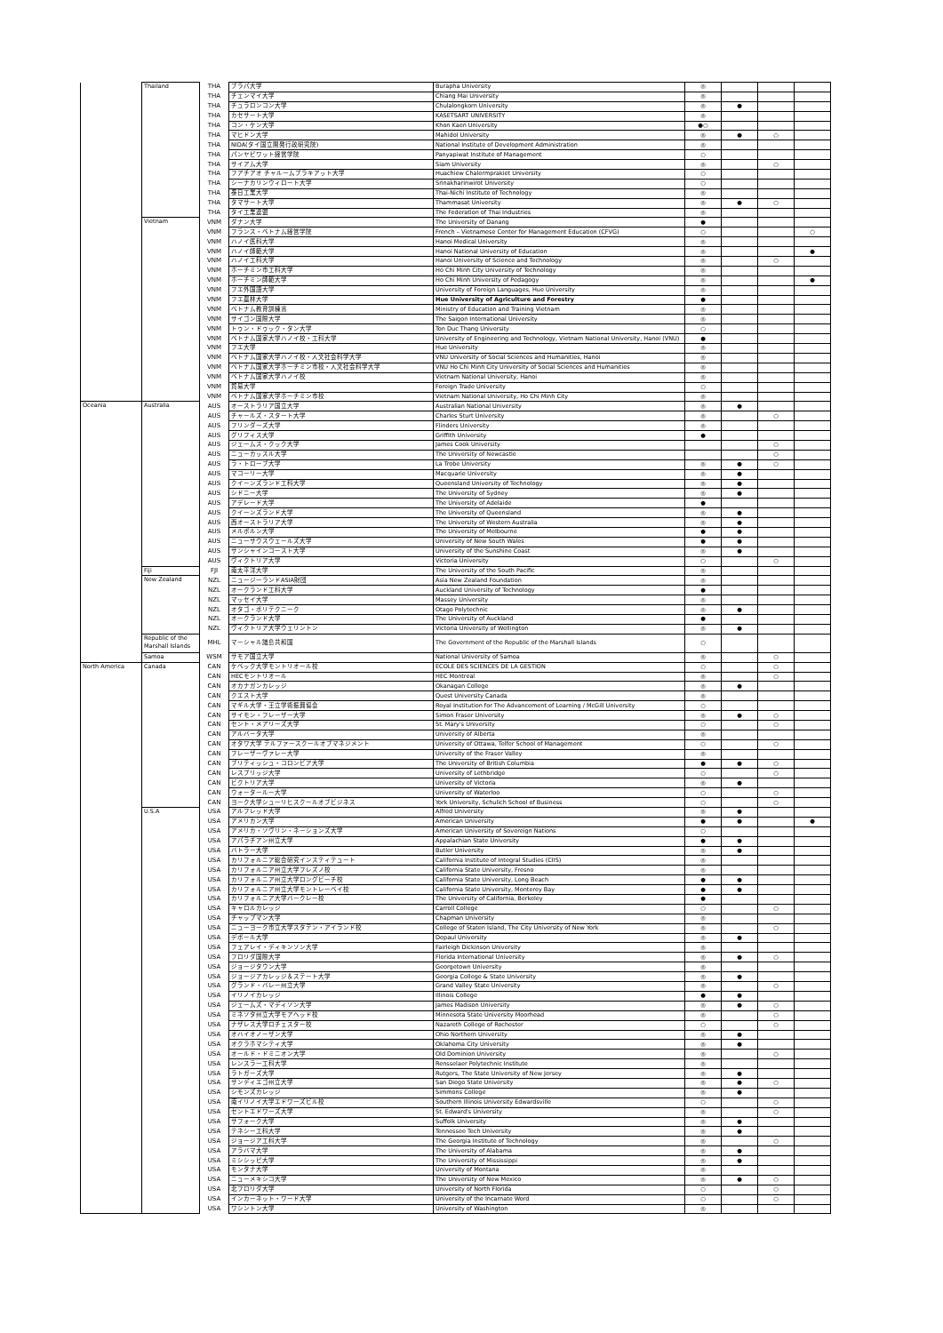| | Thailand | THA | ブラパ大学 | Burapha University | ◎ | | | |
| | | THA | チェンマイ大学 | Chiang Mai University | ◎ | | | |
| | | THA | チュラロンコン大学 | Chulalongkorn University | ◎ | ● | | |
| | | THA | カセサート大学 | KASETSART UNIVERSITY | ◎ | | | |
| | | THA | コン・ケン大学 | Khon Kaen University | ●○ | | | |
| | | THA | マヒドン大学 | Mahidol University | ◎ | ● | ○ | |
| | | THA | NIDA(タイ国立開発行政研究院) | National Institute of Development Administration | ◎ | | | |
| | | THA | パンヤピワット経営学院 | Panyapiwat Institute of Management | ○ | | | |
| | | THA | サイアム大学 | Siam University | ◎ | | ○ | |
| | | THA | フアチアオ チャルームプラキアット大学 | Huachiew Chalermprakiet University | ○ | | | |
| | | THA | シーナカリンウィロート大学 | Srinakharinwirot University | ○ | | | |
| | | THA | 泰日工業大学 | Thai-Nichi Institute of Technology | ◎ | | | |
| | | THA | タマサート大学 | Thammasat University | ◎ | ● | ○ | |
| | | THA | タイ工業連盟 | The Federation of Thai Industries | ◎ | | | |
| | Vietnam | VNM | ダナン大学 | The University of Danang | ● | | | |
| | | VNM | フランス・ベトナム経営学院 | French – Vietnamese Center for Management Education (CFVG) | ○ | | | ○ |
| | | VNM | ハノイ医科大学 | Hanoi Medical University | ◎ | | | |
| | | VNM | ハノイ師範大学 | Hanoi National University of Education | ◎ | | | ● |
| | | VNM | ハノイ工科大学 | Hanoi University of Science and Technology | ◎ | | ○ | |
| | | VNM | ホーチミン市工科大学 | Ho Chi Minh City University of Technology | ◎ | | | |
| | | VNM | ホーチミン師範大学 | Ho Chi Minh University of Pedagogy | ◎ | | | ● |
| | | VNM | フエ外国語大学 | University of Foreign Languages, Hue University | ◎ | | | |
| | | VNM | フエ農林大学 | Hue University of Agriculture and Forestry | ● | | | |
| | | VNM | ベトナム教育訓練省 | Ministry of Education and Training Vietnam | ◎ | | | |
| | | VNM | サイゴン国際大学 | The Saigon International University | ◎ | | | |
| | | VNM | トゥン・ドゥック・タン大学 | Ton Duc Thang University | ○ | | | |
| | | VNM | ベトナム国家大学ハノイ校・工科大学 | University of Engineering and Technology, Vietnam National University, Hanoi (VNU) | ● | | | |
| | | VNM | フエ大学 | Hue University | ◎ | | | |
| | | VNM | ベトナム国家大学ハノイ校・人文社会科学大学 | VNU University of Social Sciences and Humanities, Hanoi | ◎ | | | |
| | | VNM | ベトナム国家大学ホーチミン市校・人文社会科学大学 | VNU Ho Chi Minh City University of Social Sciences and Humanities | ◎ | | | |
| | | VNM | ベトナム国家大学ハノイ校 | Vietnam National University, Hanoi | ◎ | | | |
| | | VNM | 貿易大学 | Foreign Trade University | ○ | | | |
| | | VNM | ベトナム国家大学ホーチミン市校 | Vietnam National University, Ho Chi Minh City | ◎ | | | |
| Oceania | Australia | AUS | オーストラリア国立大学 | Australian National University | ◎ | ● | | |
| | | AUS | チャールズ・スタート大学 | Charles Sturt University | ◎ | | ○ | |
| | | AUS | フリンダーズ大学 | Flinders University | ◎ | | | |
| | | AUS | グリフィス大学 | Griffith University | ● | | | |
| | | AUS | ジェームス・クック大学 | James Cook University | | | ○ | |
| | | AUS | ニューカッスル大学 | The University of Newcastle | | | ○ | |
| | | AUS | ラ・トローブ大学 | La Trobe University | ◎ | ● | ○ | |
| | | AUS | マコーリー大学 | Macquarie University | ◎ | ● | | |
| | | AUS | クイーンズランド工科大学 | Queensland University of Technology | ◎ | ● | | |
| | | AUS | シドニー大学 | The University of Sydney | ◎ | ● | | |
| | | AUS | アデレード大学 | The University of Adelaide | ● | | | |
| | | AUS | クイーンズランド大学 | The University of Queensland | ◎ | ● | | |
| | | AUS | 西オーストラリア大学 | The University of Western Australia | ◎ | ● | | |
| | | AUS | メルボルン大学 | The University of Melbourne | ● | ● | | |
| | | AUS | ニューサウスウェールズ大学 | University of New South Wales | ● | ● | | |
| | | AUS | サンシャインコースト大学 | University of the Sunshine Coast | ◎ | ● | | |
| | | AUS | ヴィクトリア大学 | Victoria University | ○ | | ○ | |
| | Fiji | FJI | 南太平洋大学 | The University of the South Pacific | ◎ | | | |
| | New Zealand | NZL | ニュージーランドASIA財団 | Asia New Zealand Foundation | ◎ | | | |
| | | NZL | オークランド工科大学 | Auckland University of Technology | ● | | | |
| | | NZL | マッセイ大学 | Massey University | ◎ | | | |
| | | NZL | オタゴ・ポリテクニーク | Otago Polytechnic | ◎ | ● | | |
| | | NZL | オークランド大学 | The University of Auckland | ● | | | |
| | | NZL | ヴィクトリア大学ウェリントン | Victoria University of Wellington | ◎ | ● | | |
| | Republic of the Marshall Islands | MHL | マーシャル諸島共和国 | The Government of the Republic of the Marshall Islands | ○ | | | |
| | Samoa | WSM | サモア国立大学 | National University of Samoa | ◎ | | ○ | |
| North America | Canada | CAN | ケベック大学モントリオール校 | ECOLE DES SCIENCES DE LA GESTION | ○ | | ○ | |
| | | CAN | HECモントリオール | HEC Montreal | ◎ | | ○ | |
| | | CAN | オカナガンカレッジ | Okanagan College | ◎ | ● | | |
| | | CAN | クエスト大学 | Quest University Canada | ◎ | | | |
| | | CAN | マギル大学・王立学術振興協会 | Royal Institution for The Advancement of Learning / McGill University | ○ | | | |
| | | CAN | サイモン・フレーザー大学 | Simon Fraser University | ◎ | ● | ○ | |
| | | CAN | セント・メアリーズ大学 | St. Mary's University | ○ | | ○ | |
| | | CAN | アルバータ大学 | University of Alberta | ◎ | | | |
| | | CAN | オタワ大学 テルファースクールオブマネジメント | University of Ottawa, Telfer School of Management | ○ | | ○ | |
| | | CAN | フレーザーヴァレー大学 | University of the Fraser Valley | ◎ | | | |
| | | CAN | ブリティッシュ・コロンビア大学 | The University of British Columbia | ● | ● | ○ | |
| | | CAN | レスブリッジ大学 | University of Lethbridge | ○ | | ○ | |
| | | CAN | ビクトリア大学 | University of Victoria | ◎ | ● | | |
| | | CAN | ウォータールー大学 | University of Waterloo | ○ | | ○ | |
| | | CAN | ヨーク大学シューリヒスクールオブビジネス | York University, Schulich School of Business | ○ | | ○ | |
| | U.S.A | USA | アルフレッド大学 | Alfred University | ◎ | ● | | |
| | | USA | アメリカン大学 | American University | ● | ● | | ● |
| | | USA | アメリカ・ソヴリン・ネーションズ大学 | American University of Sovereign Nations | ○ | | | |
| | | USA | アパラチアン州立大学 | Appalachian State University | ● | ● | | |
| | | USA | バトラー大学 | Butler University | ◎ | ● | | |
| | | USA | カリフォルニア総合研究インスティテュート | California Institute of Integral Studies (CIIS) | ◎ | | | |
| | | USA | カリフォルニア州立大学フレズノ校 | California State University, Fresno | ◎ | | | |
| | | USA | カリフォルニア州立大学ロングビーチ校 | California State University, Long Beach | ● | ● | | |
| | | USA | カリフォルニア州立大学モントレーベイ校 | California State University, Monterey Bay | ● | ● | | |
| | | USA | カリフォルニア大学バークレー校 | The University of California, Berkeley | ● | | | |
| | | USA | キャロルカレッジ | Carroll College | ○ | | ○ | |
| | | USA | チャップマン大学 | Chapman University | ◎ | | | |
| | | USA | ニューヨーク市立大学スタテン・アイランド校 | College of Staten Island, The City University of New York | ◎ | | ○ | |
| | | USA | デポール大学 | Depaul University | ◎ | ● | | |
| | | USA | フェアレイ・ディキンソン大学 | Fairleigh Dickinson University | ◎ | | | |
| | | USA | フロリダ国際大学 | Florida International University | ◎ | ● | ○ | |
| | | USA | ジョージタウン大学 | Georgetown University | ◎ | | | |
| | | USA | ジョージアカレッジ＆ステート大学 | Georgia College & State University | ◎ | ● | | |
| | | USA | グランド・バレー州立大学 | Grand Valley State University | ◎ | | ○ | |
| | | USA | イリノイカレッジ | Illinois College | ● | ● | | |
| | | USA | ジェームズ・マディソン大学 | James Madison University | ◎ | ● | ○ | |
| | | USA | ミネソタ州立大学モアヘッド校 | Minnesota State University Moorhead | ◎ | | ○ | |
| | | USA | ナザレス大学ロチェスター校 | Nazareth College of Rochester | ○ | | ○ | |
| | | USA | オハイオノーザン大学 | Ohio Northern University | ◎ | ● | | |
| | | USA | オクラホマシティ大学 | Oklahoma City University | ◎ | ● | | |
| | | USA | オールド・ドミニオン大学 | Old Dominion University | ◎ | | ○ | |
| | | USA | レンスラー工科大学 | Rensselaer Polytechnic Institute | ◎ | | | |
| | | USA | ラトガーズ大学 | Rutgers, The State University of New Jersey | ◎ | ● | | |
| | | USA | サンディエゴ州立大学 | San Diego State University | ◎ | ● | ○ | |
| | | USA | シモンズカレッジ | Simmons College | ◎ | ● | | |
| | | USA | 南イリノイ大学エドワーズビル校 | Southern Illinois University Edwardsville | ○ | | ○ | |
| | | USA | セントエドワーズ大学 | St. Edward's University | ◎ | | ○ | |
| | | USA | サフォーク大学 | Suffolk University | ◎ | ● | | |
| | | USA | テネシー工科大学 | Tennessee Tech University | ◎ | ● | | |
| | | USA | ジョージア工科大学 | The Georgia Institute of Technology | ◎ | | ○ | |
| | | USA | アラバマ大学 | The University of Alabama | ◎ | ● | | |
| | | USA | ミシシッピ大学 | The University of Mississippi | ◎ | ● | | |
| | | USA | モンタナ大学 | University of Montana | ◎ | | | |
| | | USA | ニューメキシコ大学 | The University of New Mexico | ◎ | ● | ○ | |
| | | USA | 北フロリダ大学 | University of North Florida | ○ | | ○ | |
| | | USA | インカーネット・ワード大学 | University of the Incarnate Word | ○ | | ○ | |
| | | USA | ワシントン大学 | University of Washington | ◎ | | | |